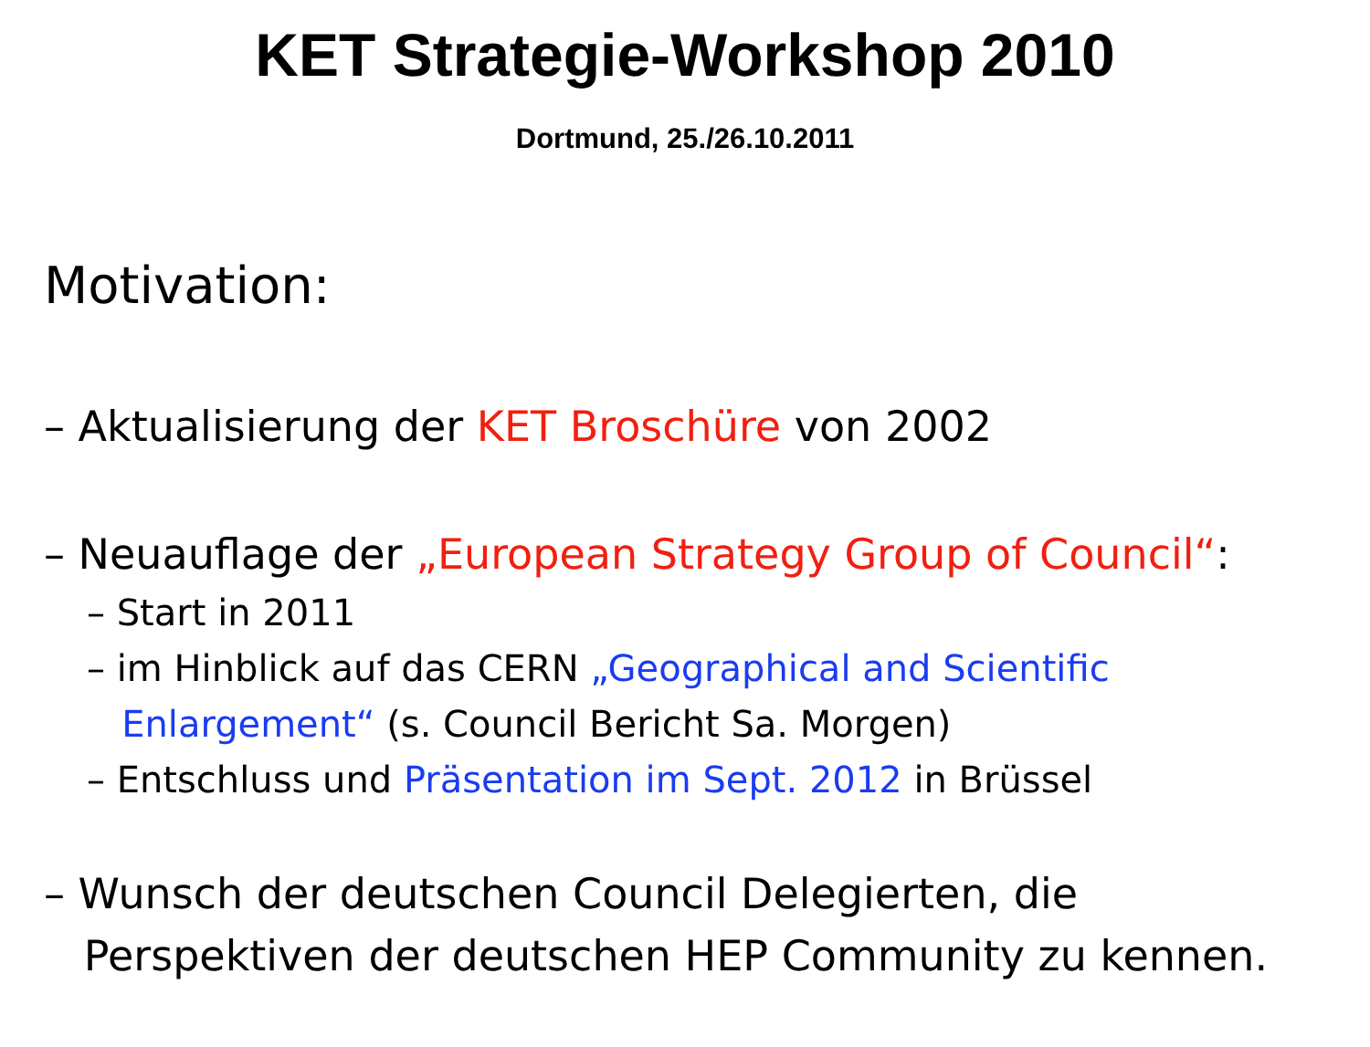KET Strategie-Workshop 2010
Dortmund, 25./26.10.2011
Motivation:
– Aktualisierung der KET Broschüre von 2002
– Neuauflage der „European Strategy Group of Council“:
– Start in 2011
– im Hinblick auf das CERN „Geographical and Scientific
Enlargement“ (s. Council Bericht Sa. Morgen)
– Entschluss und Präsentation im Sept. 2012 in Brüssel
– Wunsch der deutschen Council Delegierten, die
Perspektiven der deutschen HEP Community zu kennen.